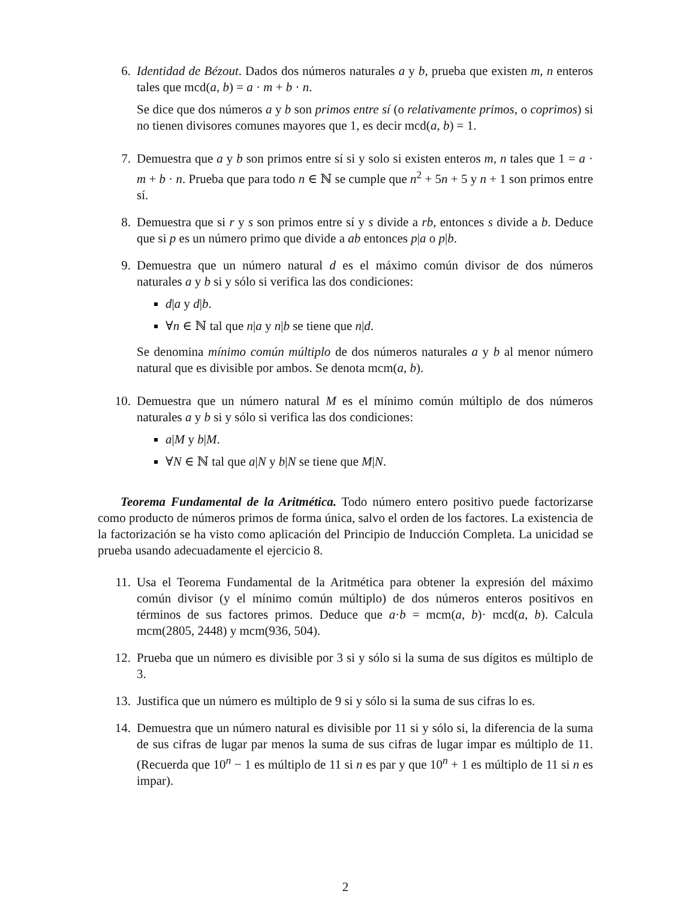6. Identidad de Bézout. Dados dos números naturales a y b, prueba que existen m, n enteros tales que mcd(a, b) = a · m + b · n.
Se dice que dos números a y b son primos entre sí (o relativamente primos, o coprimos) si no tienen divisores comunes mayores que 1, es decir mcd(a, b) = 1.
7. Demuestra que a y b son primos entre sí si y solo si existen enteros m, n tales que 1 = a · m + b · n. Prueba que para todo n ∈ ℕ se cumple que n<sup>2</sup> + 5n + 5 y n + 1 son primos entre sí.
8. Demuestra que si r y s son primos entre sí y s divide a rb, entonces s divide a b. Deduce que si p es un número primo que divide a ab entonces p|a o p|b.
9. Demuestra que un número natural d es el máximo común divisor de dos números naturales a y b si y sólo si verifica las dos condiciones:
d|a y d|b.
∀n ∈ ℕ tal que n|a y n|b se tiene que n|d.
Se denomina mínimo común múltiplo de dos números naturales a y b al menor número natural que es divisible por ambos. Se denota mcm(a, b).
10. Demuestra que un número natural M es el mínimo común múltiplo de dos números naturales a y b si y sólo si verifica las dos condiciones:
a|M y b|M.
∀N ∈ ℕ tal que a|N y b|N se tiene que M|N.
Teorema Fundamental de la Aritmética. Todo número entero positivo puede factorizarse como producto de números primos de forma única, salvo el orden de los factores. La existencia de la factorización se ha visto como aplicación del Principio de Inducción Completa. La unicidad se prueba usando adecuadamente el ejercicio 8.
11. Usa el Teorema Fundamental de la Aritmética para obtener la expresión del máximo común divisor (y el mínimo común múltiplo) de dos números enteros positivos en términos de sus factores primos. Deduce que a·b = mcm(a, b)· mcd(a, b). Calcula mcm(2805, 2448) y mcm(936, 504).
12. Prueba que un número es divisible por 3 si y sólo si la suma de sus dígitos es múltiplo de 3.
13. Justifica que un número es múltiplo de 9 si y sólo si la suma de sus cifras lo es.
14. Demuestra que un número natural es divisible por 11 si y sólo si, la diferencia de la suma de sus cifras de lugar par menos la suma de sus cifras de lugar impar es múltiplo de 11. (Recuerda que 10<sup>n</sup> − 1 es múltiplo de 11 si n es par y que 10<sup>n</sup> + 1 es múltiplo de 11 si n es impar).
2